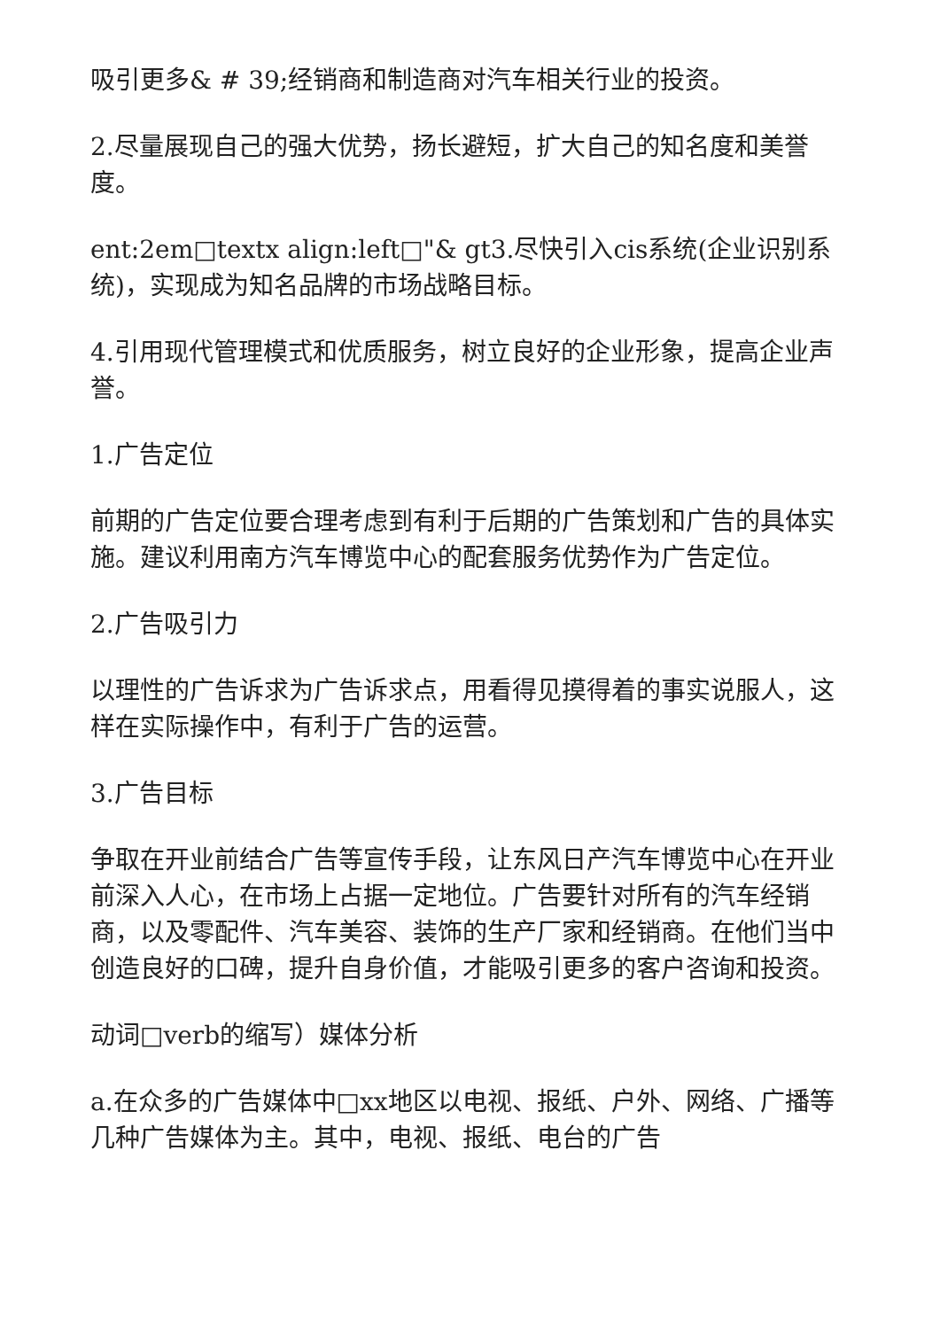吸引更多& # 39;经销商和制造商对汽车相关行业的投资。
2.尽量展现自己的强大优势，扬长避短，扩大自己的知名度和美誉度。
ent:2em□textx align:left□"& gt3.尽快引入cis系统(企业识别系统)，实现成为知名品牌的市场战略目标。
4.引用现代管理模式和优质服务，树立良好的企业形象，提高企业声誉。
1.广告定位
前期的广告定位要合理考虑到有利于后期的广告策划和广告的具体实施。建议利用南方汽车博览中心的配套服务优势作为广告定位。
2.广告吸引力
以理性的广告诉求为广告诉求点，用看得见摸得着的事实说服人，这样在实际操作中，有利于广告的运营。
3.广告目标
争取在开业前结合广告等宣传手段，让东风日产汽车博览中心在开业前深入人心，在市场上占据一定地位。广告要针对所有的汽车经销商，以及零配件、汽车美容、装饰的生产厂家和经销商。在他们当中创造良好的口碑，提升自身价值，才能吸引更多的客户咨询和投资。
动词□verb的缩写）媒体分析
a.在众多的广告媒体中□xx地区以电视、报纸、户外、网络、广播等几种广告媒体为主。其中，电视、报纸、电台的广告